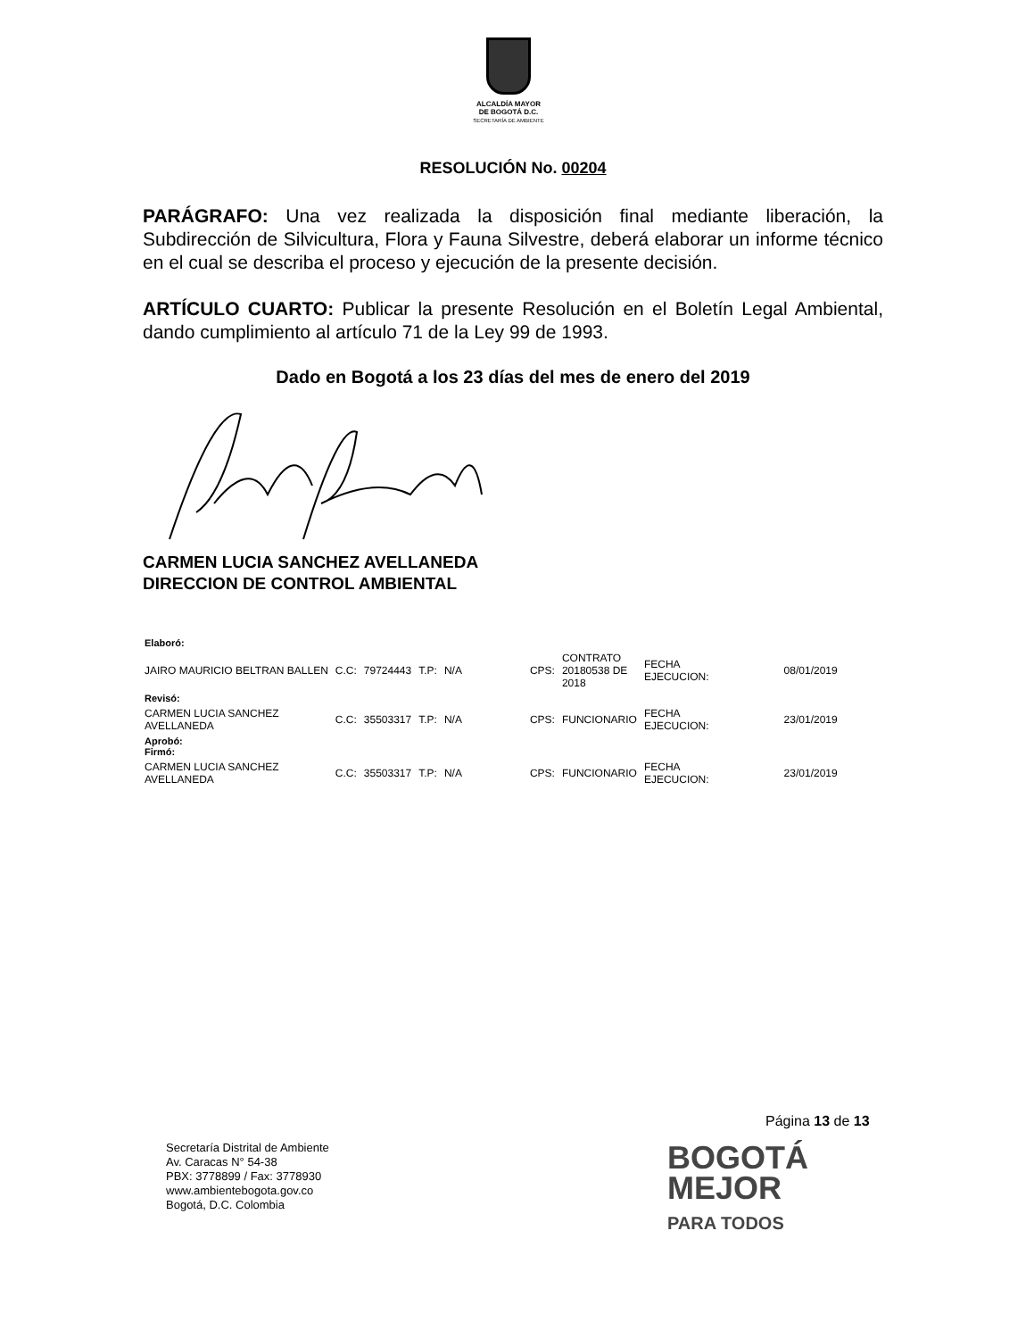ALCALDÍA MAYOR
DE BOGOTÁ D.C.
SECRETARÍA DE AMBIENTE
RESOLUCIÓN No. 00204
PARÁGRAFO: Una vez realizada la disposición final mediante liberación, la Subdirección de Silvicultura, Flora y Fauna Silvestre, deberá elaborar un informe técnico en el cual se describa el proceso y ejecución de la presente decisión.
ARTÍCULO CUARTO: Publicar la presente Resolución en el Boletín Legal Ambiental, dando cumplimiento al artículo 71 de la Ley 99 de 1993.
Dado en Bogotá a los 23 días del mes de enero del 2019
CARMEN LUCIA SANCHEZ AVELLANEDA
DIRECCION DE CONTROL AMBIENTAL
| Elaboró: | | | | | | | | | |
| JAIRO MAURICIO BELTRAN BALLEN | C.C: | 79724443 | T.P: | N/A | | CPS: | CONTRATO 20180538 DE 2018 | FECHA EJECUCION: | 08/01/2019 |
| Revisó: | | | | | | | | | |
| CARMEN LUCIA SANCHEZ AVELLANEDA | C.C: | 35503317 | T.P: | N/A | | CPS: | FUNCIONARIO | FECHA EJECUCION: | 23/01/2019 |
| Aprobó: Firmó: | | | | | | | | | |
| CARMEN LUCIA SANCHEZ AVELLANEDA | C.C: | 35503317 | T.P: | N/A | | CPS: | FUNCIONARIO | FECHA EJECUCION: | 23/01/2019 |
Página 13 de 13
Secretaría Distrital de Ambiente
Av. Caracas N° 54-38
PBX: 3778899 / Fax: 3778930
www.ambientebogota.gov.co
Bogotá, D.C. Colombia
BOGOTÁ
MEJOR
PARA TODOS